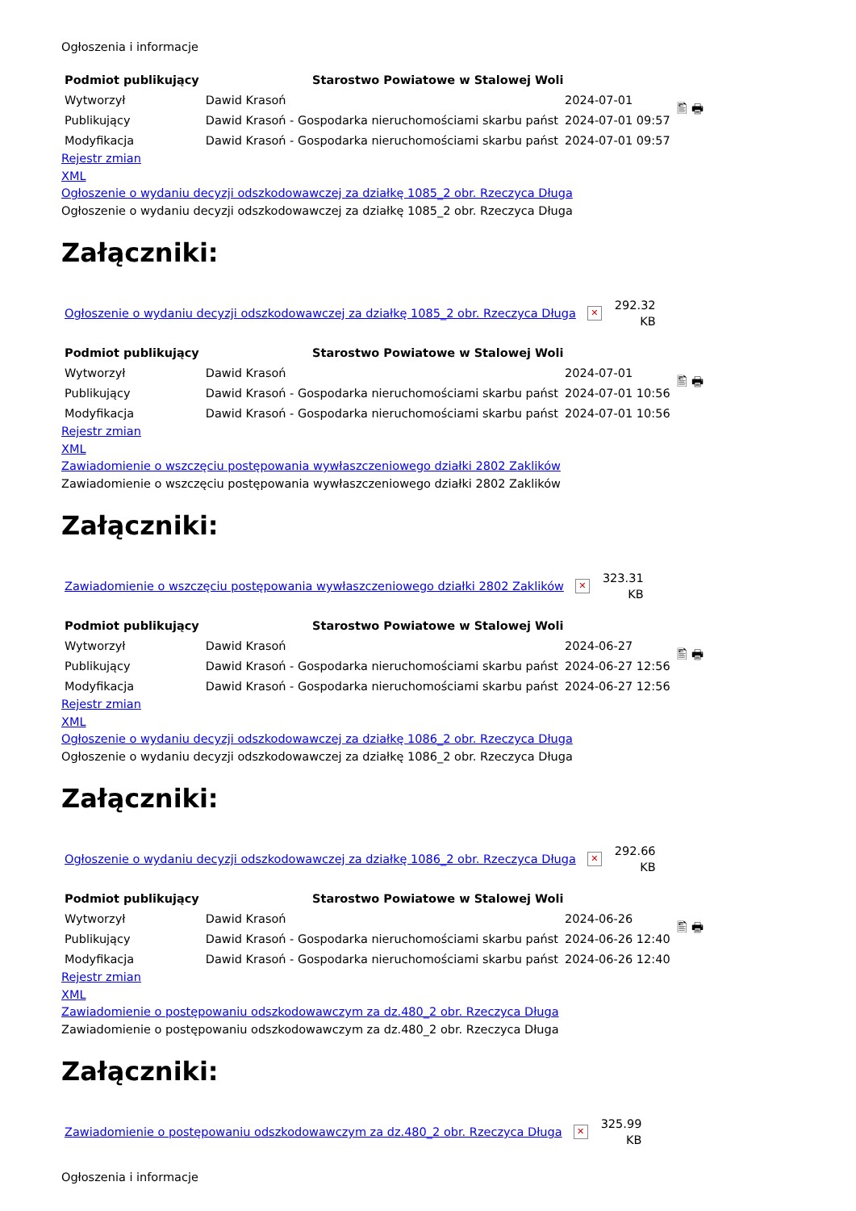Ogłoszenia i informacje
| Podmiot publikujący | Starostwo Powiatowe w Stalowej Woli | | 🖺 🖶 |
| Wytworzył | Dawid Krasoń | 2024-07-01 | |
| Publikujący | Dawid Krasoń - Gospodarka nieruchomościami skarbu państ | 2024-07-01 09:57 | |
| Modyfikacja | Dawid Krasoń - Gospodarka nieruchomościami skarbu państ | 2024-07-01 09:57 | |
Rejestr zmian
XML
Ogłoszenie o wydaniu decyzji odszkodowawczej za działkę 1085_2 obr. Rzeczyca Długa
Ogłoszenie o wydaniu decyzji odszkodowawczej za działkę 1085_2 obr. Rzeczyca Długa
Załączniki:
Ogłoszenie o wydaniu decyzji odszkodowawczej za działkę 1085_2 obr. Rzeczyca Długa ✕ 292.32
KB
| Podmiot publikujący | Starostwo Powiatowe w Stalowej Woli | | 🖺 🖶 |
| Wytworzył | Dawid Krasoń | 2024-07-01 | |
| Publikujący | Dawid Krasoń - Gospodarka nieruchomościami skarbu państ | 2024-07-01 10:56 | |
| Modyfikacja | Dawid Krasoń - Gospodarka nieruchomościami skarbu państ | 2024-07-01 10:56 | |
Rejestr zmian
XML
Zawiadomienie o wszczęciu postępowania wywłaszczeniowego działki 2802 Zaklików
Zawiadomienie o wszczęciu postępowania wywłaszczeniowego działki 2802 Zaklików
Załączniki:
Zawiadomienie o wszczęciu postępowania wywłaszczeniowego działki 2802 Zaklików ✕ 323.31
KB
| Podmiot publikujący | Starostwo Powiatowe w Stalowej Woli | | 🖺 🖶 |
| Wytworzył | Dawid Krasoń | 2024-06-27 | |
| Publikujący | Dawid Krasoń - Gospodarka nieruchomościami skarbu państ | 2024-06-27 12:56 | |
| Modyfikacja | Dawid Krasoń - Gospodarka nieruchomościami skarbu państ | 2024-06-27 12:56 | |
Rejestr zmian
XML
Ogłoszenie o wydaniu decyzji odszkodowawczej za działkę 1086_2 obr. Rzeczyca Długa
Ogłoszenie o wydaniu decyzji odszkodowawczej za działkę 1086_2 obr. Rzeczyca Długa
Załączniki:
Ogłoszenie o wydaniu decyzji odszkodowawczej za działkę 1086_2 obr. Rzeczyca Długa ✕ 292.66
KB
| Podmiot publikujący | Starostwo Powiatowe w Stalowej Woli | | 🖺 🖶 |
| Wytworzył | Dawid Krasoń | 2024-06-26 | |
| Publikujący | Dawid Krasoń - Gospodarka nieruchomościami skarbu państ | 2024-06-26 12:40 | |
| Modyfikacja | Dawid Krasoń - Gospodarka nieruchomościami skarbu państ | 2024-06-26 12:40 | |
Rejestr zmian
XML
Zawiadomienie o postępowaniu odszkodowawczym za dz.480_2 obr. Rzeczyca Długa
Zawiadomienie o postępowaniu odszkodowawczym za dz.480_2 obr. Rzeczyca Długa
Załączniki:
Zawiadomienie o postępowaniu odszkodowawczym za dz.480_2 obr. Rzeczyca Długa ✕ 325.99
KB
Ogłoszenia i informacje